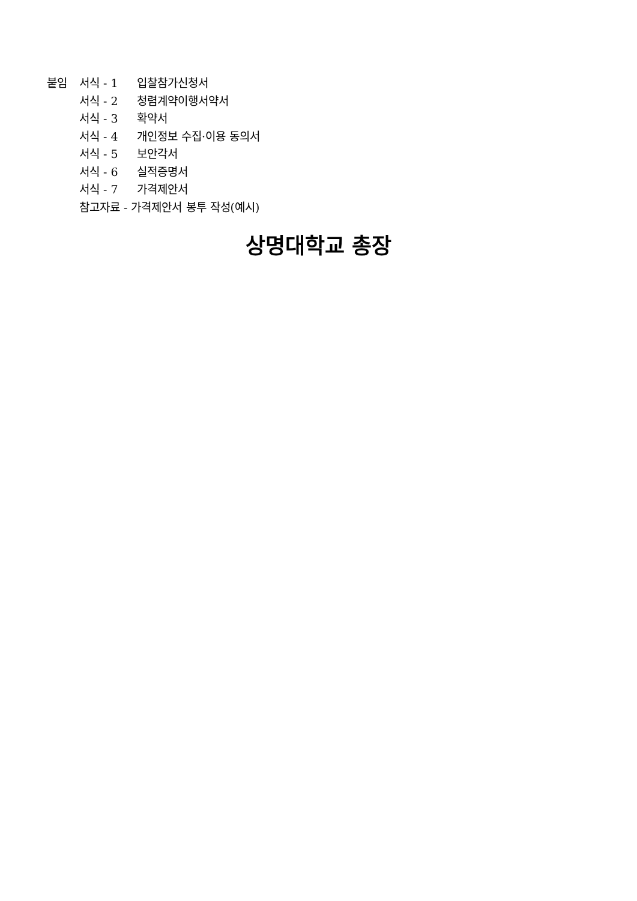붙임 서식 - 1 입찰참가신청서
서식 - 2 청렴계약이행서약서
서식 - 3 확약서
서식 - 4 개인정보 수집·이용 동의서
서식 - 5 보안각서
서식 - 6 실적증명서
서식 - 7 가격제안서
참고자료 - 가격제안서 봉투 작성(예시)
상명대학교 총장